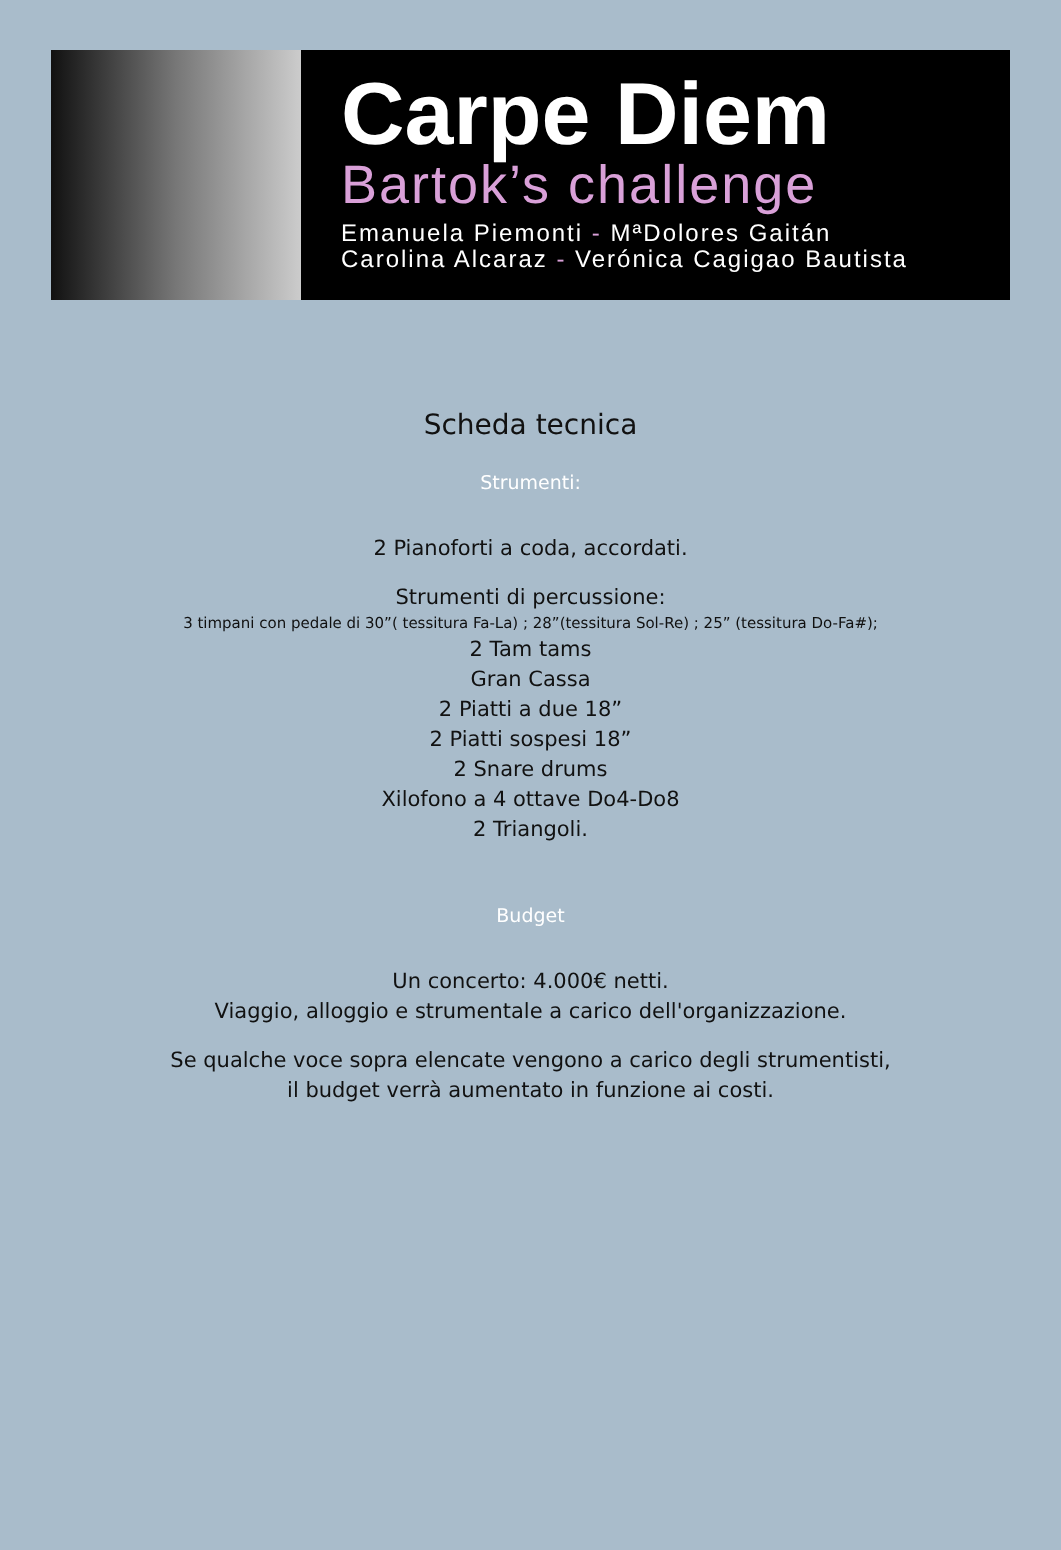Carpe Diem
Bartok’s challenge
Emanuela Piemonti - MªDolores Gaitán
Carolina Alcaraz - Verónica Cagigao Bautista
Scheda tecnica
Strumenti:
2 Pianoforti a coda, accordati.
Strumenti di percussione:
3 timpani con pedale di 30”( tessitura Fa-La) ; 28”(tessitura Sol-Re) ; 25” (tessitura Do-Fa#);
2 Tam tams
Gran Cassa
2 Piatti a due 18”
2 Piatti sospesi 18”
2 Snare drums
Xilofono a 4 ottave Do4-Do8
2 Triangoli.
Budget
Un concerto: 4.000€ netti.
Viaggio, alloggio e strumentale a carico dell'organizzazione.
Se qualche voce sopra elencate vengono a carico degli strumentisti,
il budget verrà aumentato in funzione ai costi.